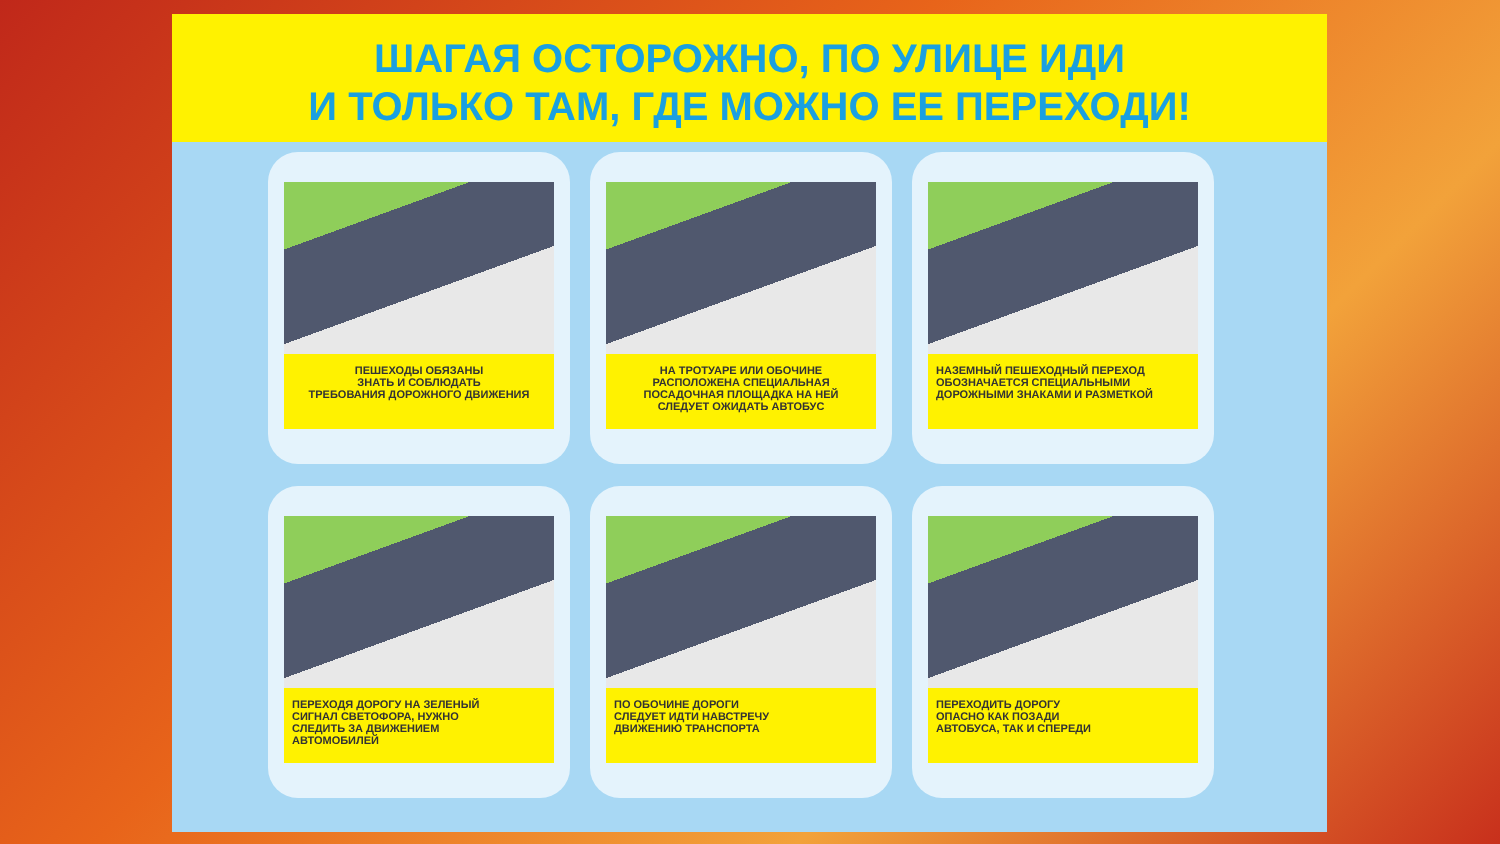ШАГАЯ ОСТОРОЖНО, ПО УЛИЦЕ ИДИ
И ТОЛЬКО ТАМ, ГДЕ МОЖНО ЕЕ ПЕРЕХОДИ!
ПЕШЕХОДЫ ОБЯЗАНЫ
ЗНАТЬ И СОБЛЮДАТЬ
ТРЕБОВАНИЯ ДОРОЖНОГО ДВИЖЕНИЯ
НА ТРОТУАРЕ ИЛИ ОБОЧИНЕ
РАСПОЛОЖЕНА СПЕЦИАЛЬНАЯ
ПОСАДОЧНАЯ ПЛОЩАДКА НА НЕЙ
СЛЕДУЕТ ОЖИДАТЬ АВТОБУС
НАЗЕМНЫЙ ПЕШЕХОДНЫЙ ПЕРЕХОД
ОБОЗНАЧАЕТСЯ СПЕЦИАЛЬНЫМИ
ДОРОЖНЫМИ ЗНАКАМИ И РАЗМЕТКОЙ
ПЕРЕХОДЯ ДОРОГУ НА ЗЕЛЕНЫЙ
СИГНАЛ СВЕТОФОРА, НУЖНО
СЛЕДИТЬ ЗА ДВИЖЕНИЕМ
АВТОМОБИЛЕЙ
ПО ОБОЧИНЕ ДОРОГИ
СЛЕДУЕТ ИДТИ НАВСТРЕЧУ
ДВИЖЕНИЮ ТРАНСПОРТА
ПЕРЕХОДИТЬ ДОРОГУ
ОПАСНО КАК ПОЗАДИ
АВТОБУСА, ТАК И СПЕРЕДИ